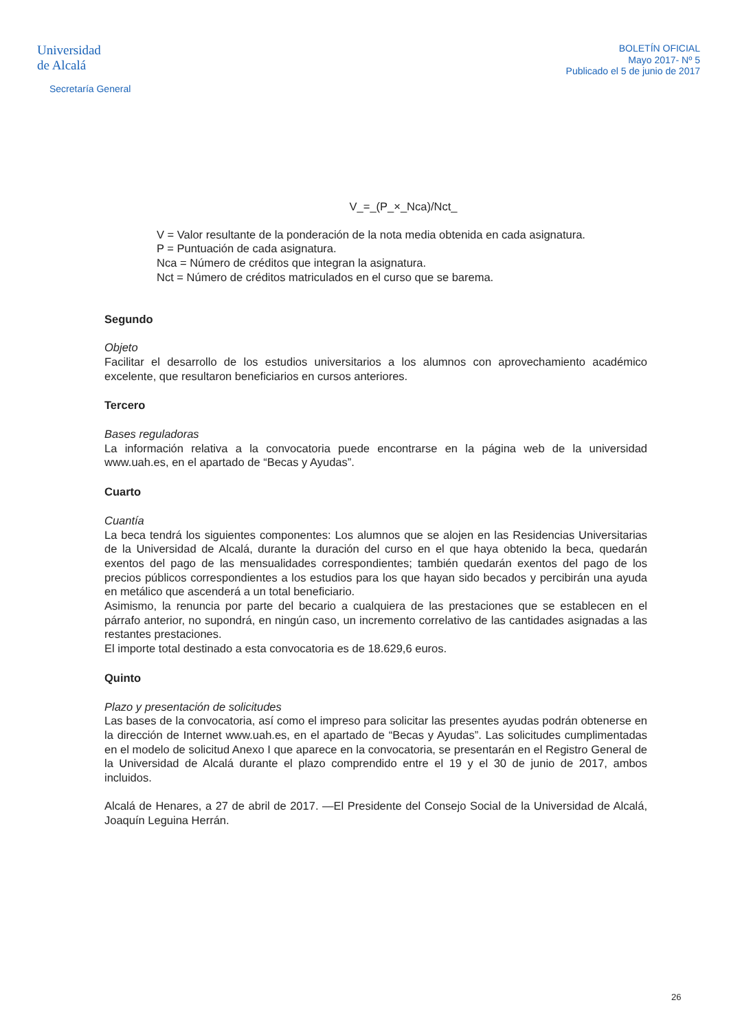Universidad
de Alcalá
Secretaría General
BOLETÍN OFICIAL
Mayo 2017- Nº 5
Publicado el 5 de junio de 2017
V_=_(P_×_Nca)/Nct_
V = Valor resultante de la ponderación de la nota media obtenida en cada asignatura.
P = Puntuación de cada asignatura.
Nca = Número de créditos que integran la asignatura.
Nct = Número de créditos matriculados en el curso que se barema.
Segundo
Objeto
Facilitar el desarrollo de los estudios universitarios a los alumnos con aprovechamiento académico excelente, que resultaron beneficiarios en cursos anteriores.
Tercero
Bases reguladoras
La información relativa a la convocatoria puede encontrarse en la página web de la universidad www.uah.es, en el apartado de “Becas y Ayudas”.
Cuarto
Cuantía
La beca tendrá los siguientes componentes: Los alumnos que se alojen en las Residencias Universitarias de la Universidad de Alcalá, durante la duración del curso en el que haya obtenido la beca, quedarán exentos del pago de las mensualidades correspondientes; también quedarán exentos del pago de los precios públicos correspondientes a los estudios para los que hayan sido becados y percibirán una ayuda en metálico que ascenderá a un total beneficiario.
Asimismo, la renuncia por parte del becario a cualquiera de las prestaciones que se establecen en el párrafo anterior, no supondrá, en ningún caso, un incremento correlativo de las cantidades asignadas a las restantes prestaciones.
El importe total destinado a esta convocatoria es de 18.629,6 euros.
Quinto
Plazo y presentación de solicitudes
Las bases de la convocatoria, así como el impreso para solicitar las presentes ayudas podrán obtenerse en la dirección de Internet www.uah.es, en el apartado de “Becas y Ayudas”. Las solicitudes cumplimentadas en el modelo de solicitud Anexo I que aparece en la convocatoria, se presentarán en el Registro General de la Universidad de Alcalá durante el plazo comprendido entre el 19 y el 30 de junio de 2017, ambos incluidos.
Alcalá de Henares, a 27 de abril de 2017. —El Presidente del Consejo Social de la Universidad de Alcalá, Joaquín Leguina Herrán.
26